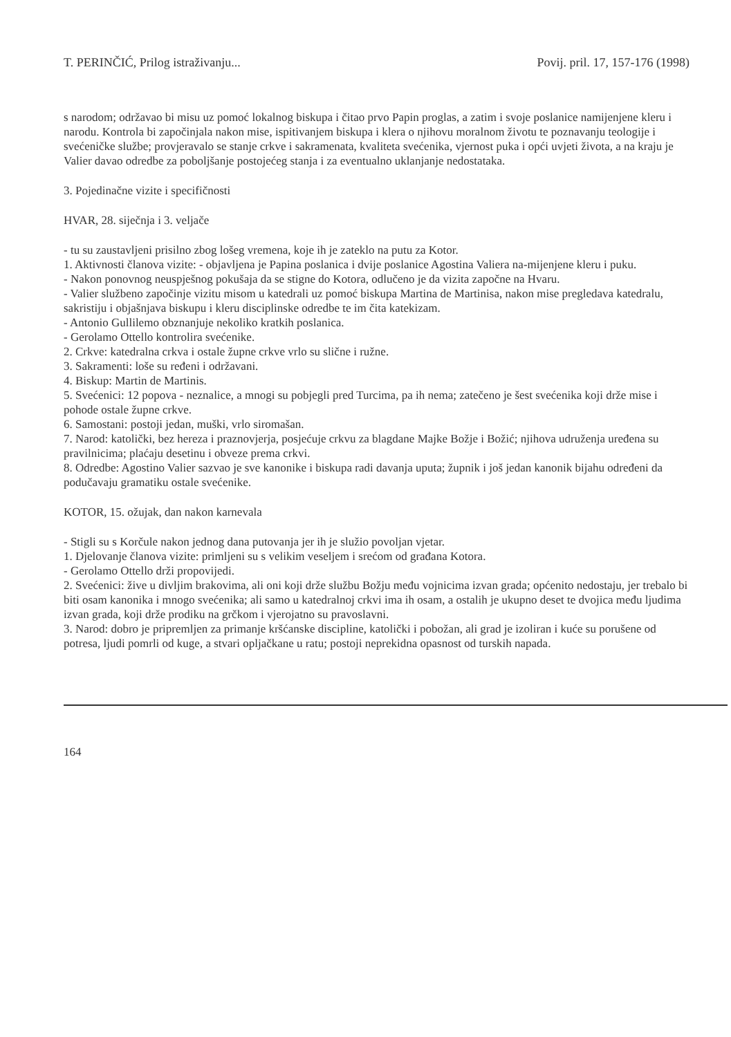T. PERINČIĆ, Prilog istraživanju... Povij. pril. 17, 157-176 (1998)
s narodom; održavao bi misu uz pomoć lokalnog biskupa i čitao prvo Papin proglas, a zatim i svoje poslanice namijenjene kleru i narodu. Kontrola bi započinjala nakon mise, ispitivanjem biskupa i klera o njihovu moralnom životu te poznavanju teologije i svećeničke službe; provjeravalo se stanje crkve i sakramenata, kvaliteta svećenika, vjernost puka i opći uvjeti života, a na kraju je Valier davao odredbe za poboljšanje postojećeg stanja i za eventualno uklanjanje nedostataka.
3. Pojedinačne vizite i specifičnosti
HVAR, 28. siječnja i 3. veljače
- tu su zaustavljeni prisilno zbog lošeg vremena, koje ih je zateklo na putu za Kotor.
1. Aktivnosti članova vizite: - objavljena je Papina poslanica i dvije poslanice Agostina Valiera na-mijenjene kleru i puku.
- Nakon ponovnog neuspješnog pokušaja da se stigne do Kotora, odlučeno je da vizita započne na Hvaru.
- Valier službeno započinje vizitu misom u katedrali uz pomoć biskupa Martina de Martinisa, nakon mise pregledava katedralu, sakristiju i objašnjava biskupu i kleru disciplinske odredbe te im čita katekizam.
- Antonio Gullilemo obznanjuje nekoliko kratkih poslanica.
- Gerolamo Ottello kontrolira svećenike.
2. Crkve: katedralna crkva i ostale župne crkve vrlo su slične i ružne.
3. Sakramenti: loše su ređeni i održavani.
4. Biskup: Martin de Martinis.
5. Svećenici: 12 popova - neznalice, a mnogi su pobjegli pred Turcima, pa ih nema; zatečeno je šest svećenika koji drže mise i pohode ostale župne crkve.
6. Samostani: postoji jedan, muški, vrlo siromašan.
7. Narod: katolički, bez hereza i praznovjerja, posjećuje crkvu za blagdane Majke Božje i Božić; njihova udruženja uređena su pravilnicima; plaćaju desetinu i obveze prema crkvi.
8. Odredbe: Agostino Valier sazvao je sve kanonike i biskupa radi davanja uputa; župnik i još jedan kanonik bijahu određeni da podučavaju gramatiku ostale svećenike.
KOTOR, 15. ožujak, dan nakon karnevala
- Stigli su s Korčule nakon jednog dana putovanja jer ih je služio povoljan vjetar.
1. Djelovanje članova vizite: primljeni su s velikim veseljem i srećom od građana Kotora.
- Gerolamo Ottello drži propovijedi.
2. Svećenici: žive u divljim brakovima, ali oni koji drže službu Božju među vojnicima izvan grada; općenito nedostaju, jer trebalo bi biti osam kanonika i mnogo svećenika; ali samo u katedralnoj crkvi ima ih osam, a ostalih je ukupno deset te dvojica među ljudima izvan grada, koji drže prodiku na grčkom i vjerojatno su pravoslavni.
3. Narod: dobro je pripremljen za primanje kršćanske discipline, katolički i pobožan, ali grad je izoliran i kuće su porušene od potresa, ljudi pomrli od kuge, a stvari opljačkane u ratu; postoji neprekidna opasnost od turskih napada.
164